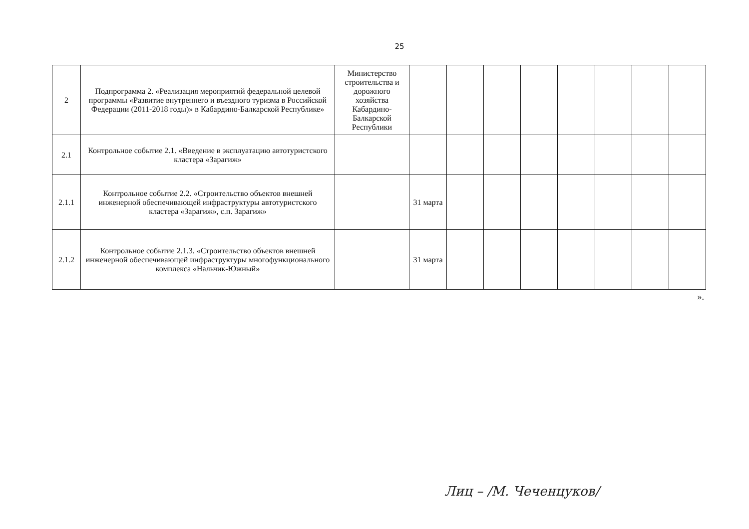25
| 2 | Подпрограмма 2. «Реализация мероприятий федеральной целевой программы «Развитие внутреннего и въездного туризма в Российской Федерации (2011-2018 годы)» в Кабардино-Балкарской Республике» | Министерство строительства и дорожного хозяйства Кабардино-Балкарской Республики | | | | | | | | |
| 2.1 | Контрольное событие 2.1. «Введение в эксплуатацию автотуристского кластера «Зарагиж» | | | | | | | | | |
| 2.1.1 | Контрольное событие 2.2. «Строительство объектов внешней инженерной обеспечивающей инфраструктуры автотуристского кластера «Зарагиж», с.п. Зарагиж» | | 31 марта | | | | | | | |
| 2.1.2 | Контрольное событие 2.1.3. «Строительство объектов внешней инженерной обеспечивающей инфраструктуры многофункционального комплекса «Нальчик-Южный» | | 31 марта | | | | | | | |
».
Лиц – /М. Чеченцуков/